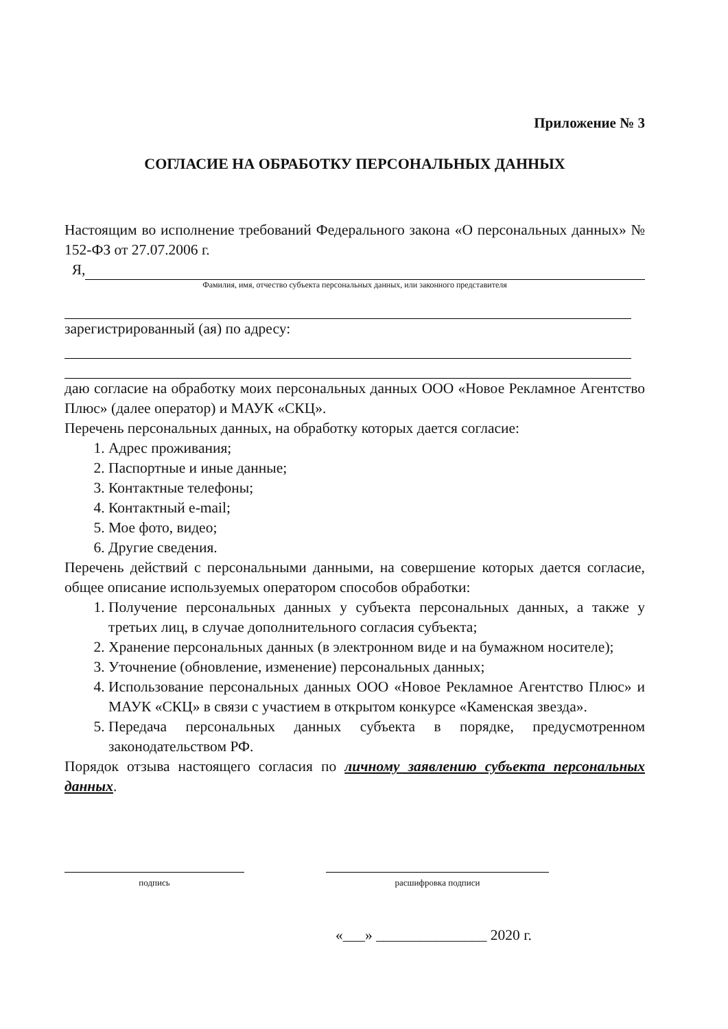Приложение № 3
СОГЛАСИЕ НА ОБРАБОТКУ ПЕРСОНАЛЬНЫХ ДАННЫХ
Настоящим во исполнение требований Федерального закона «О персональных данных» № 152-ФЗ от 27.07.2006 г.
Я,
Фамилия, имя, отчество субъекта персональных данных, или законного представителя
зарегистрированный (ая) по адресу:
даю согласие на обработку моих персональных данных ООО «Новое Рекламное Агентство Плюс» (далее оператор) и МАУК «СКЦ».
Перечень персональных данных, на обработку которых дается согласие:
1. Адрес проживания;
2. Паспортные и иные данные;
3. Контактные телефоны;
4. Контактный e-mail;
5. Мое фото, видео;
6. Другие сведения.
Перечень действий с персональными данными, на совершение которых дается согласие, общее описание используемых оператором способов обработки:
1. Получение персональных данных у субъекта персональных данных, а также у третьих лиц, в случае дополнительного согласия субъекта;
2. Хранение персональных данных (в электронном виде и на бумажном носителе);
3. Уточнение (обновление, изменение) персональных данных;
4. Использование персональных данных ООО «Новое Рекламное Агентство Плюс» и МАУК «СКЦ» в связи с участием в открытом конкурсе «Каменская звезда».
5. Передача персональных данных субъекта в порядке, предусмотренном законодательством РФ.
Порядок отзыва настоящего согласия по личному заявлению субъекта персональных данных.
подпись расшифровка подписи
«___» _______________ 2020 г.